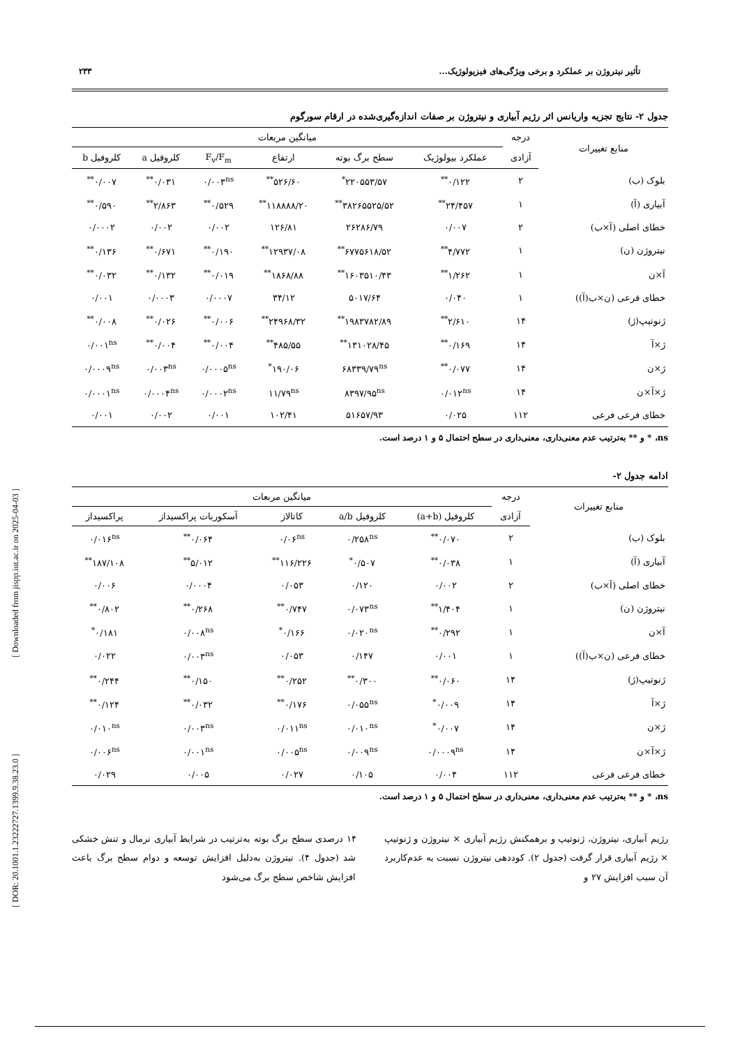[ Downloaded from jispp.iut.ac.ir on 2025-04-03 ]
[ DOR: 20.1001.1.23222727.1399.9.38.23.0 ]
تأثیر نیتروژن بر عملکرد و برخی ویژگی‌های فیزیولوژیک... ۲۳۳
جدول ۲- نتایج تجزیه واریانس اثر رژیم آبیاری و نیتروژن بر صفات اندازه‌گیری‌شده در ارقام سورگوم
| منابع تغییرات | درجه | میانگین مربعات | | | | | |
| --- | --- | --- | --- | --- | --- | --- | --- |
| | آزادی | عملکرد بیولوژیک | سطح برگ بوته | ارتفاع | F<sub>v</sub>/F<sub>m</sub> | کلروفیل a | کلروفیل b |
| بلوک (ب) | ۲ | ۰/۱۲۲<sup>**</sup> | ۲۲۰۵۵۳/۵۷<sup>*</sup> | ۵۲۶/۶۰<sup>**</sup> | ۰/۰۰۳<sup>ns</sup> | ۰/۰۳۱<sup>**</sup> | ۰/۰۰۷<sup>**</sup> |
| آبیاری (آ) | ۱ | ۲۴/۴۵۷<sup>**</sup> | ۳۸۲۶۵۵۲۵/۵۲<sup>**</sup> | ۱۱۸۸۸۸/۲۰<sup>**</sup> | ۰/۵۲۹<sup>**</sup> | ۲/۸۶۳<sup>**</sup> | ۰/۵۹۰<sup>**</sup> |
| خطای اصلی (آ×ب) | ۲ | ۰/۰۰۷ | ۲۶۲۸۶/۷۹ | ۱۲۶/۸۱ | ۰/۰۰۲ | ۰/۰۰۲ | ۰/۰۰۰۲ |
| نیتروژن (ن) | ۱ | ۴/۷۷۲<sup>**</sup> | ۶۷۷۵۶۱۸/۵۲<sup>**</sup> | ۱۲۹۳۷/۰۸<sup>**</sup> | ۰/۱۹۰<sup>**</sup> | ۰/۶۷۱<sup>**</sup> | ۰/۱۳۶<sup>**</sup> |
| آ×ن | ۱ | ۱/۲۶۲<sup>**</sup> | ۱۶۰۳۵۱۰/۴۳<sup>**</sup> | ۱۸۶۸/۸۸<sup>**</sup> | ۰/۰۱۹<sup>**</sup> | ۰/۱۳۲<sup>**</sup> | ۰/۰۳۲<sup>**</sup> |
| خطای فرعی (ن×ب(آ)) | ۱ | ۰/۰۴۰ | ۵۰۱۷/۶۴ | ۳۴/۱۲ | ۰/۰۰۰۷ | ۰/۰۰۰۳ | ۰/۰۰۱ |
| ژنوتیپ(ژ) | ۱۴ | ۲/۶۱۰<sup>**</sup> | ۱۹۸۳۷۸۲/۸۹<sup>**</sup> | ۲۴۹۶۸/۳۲<sup>**</sup> | ۰/۰۰۶<sup>**</sup> | ۰/۰۲۶<sup>**</sup> | ۰/۰۰۸<sup>**</sup> |
| ژ×آ | ۱۴ | ۰/۱۶۹<sup>**</sup> | ۱۳۱۰۲۸/۴۵<sup>**</sup> | ۴۸۵/۵۵<sup>**</sup> | ۰/۰۰۴<sup>**</sup> | ۰/۰۰۴<sup>**</sup> | ۰/۰۰۱<sup>ns</sup> |
| ژ×ن | ۱۴ | ۰/۰۷۷<sup>**</sup> | ۶۸۳۳۹/۷۹<sup>ns</sup> | ۱۹۰/۰۶<sup>*</sup> | ۰/۰۰۰۵<sup>ns</sup> | ۰/۰۰۳<sup>ns</sup> | ۰/۰۰۰۹<sup>ns</sup> |
| ژ×آ×ن | ۱۴ | ۰/۰۱۲<sup>ns</sup> | ۸۳۹۷/۹۵<sup>ns</sup> | ۱۱/۷۹<sup>ns</sup> | ۰/۰۰۰۲<sup>ns</sup> | ۰/۰۰۰۴<sup>ns</sup> | ۰/۰۰۰۱<sup>ns</sup> |
| خطای فرعی فرعی | ۱۱۲ | ۰/۰۲۵ | ۵۱۶۵۷/۹۳ | ۱۰۲/۴۱ | ۰/۰۰۱ | ۰/۰۰۲ | ۰/۰۰۱ |
ns، * و ** به‌ترتیب عدم معنی‌داری، معنی‌داری در سطح احتمال ۵ و ۱ درصد است.
ادامه جدول ۲-
| منابع تغییرات | درجه | میانگین مربعات | | | | |
| --- | --- | --- | --- | --- | --- | --- |
| | آزادی | کلروفیل (a+b) | کلروفیل a/b | کاتالاز | آسکوربات پراکسیداز | پراکسیداز |
| بلوک (ب) | ۲ | ۰/۰۷۰<sup>**</sup> | ۰/۲۵۸<sup>ns</sup> | ۰/۰۶<sup>ns</sup> | ۰/۰۶۴<sup>**</sup> | ۰/۰۱۶<sup>ns</sup> |
| آبیاری (آ) | ۱ | ۰/۰۳۸<sup>**</sup> | ۰/۵۰۷<sup>*</sup> | ۱۱۶/۲۲۶<sup>**</sup> | ۵/۰۱۲<sup>**</sup> | ۱۸۷/۱۰۸<sup>**</sup> |
| خطای اصلی (آ×ب) | ۲ | ۰/۰۰۲ | ۰/۱۲۰ | ۰/۰۵۳ | ۰/۰۰۰۴ | ۰/۰۰۶ |
| نیتروژن (ن) | ۱ | ۱/۴۰۴<sup>**</sup> | ۰/۰۷۳<sup>ns</sup> | ۰/۷۴۷<sup>**</sup> | ۰/۲۶۸<sup>**</sup> | ۰/۸۰۲<sup>**</sup> |
| آ×ن | ۱ | ۰/۲۹۲<sup>**</sup> | ۰/۰۲۰<sup>ns</sup> | ۰/۱۶۶<sup>*</sup> | ۰/۰۰۸<sup>ns</sup> | ۰/۱۸۱<sup>*</sup> |
| خطای فرعی (ن×ب(آ)) | ۱ | ۰/۰۰۱ | ۰/۱۴۷ | ۰/۰۵۳ | ۰/۰۰۳<sup>ns</sup> | ۰/۰۲۲ |
| ژنوتیپ(ژ) | ۱۴ | ۰/۰۶۰<sup>**</sup> | ۰/۳۰۰<sup>**</sup> | ۰/۲۵۲<sup>**</sup> | ۰/۱۵۰<sup>**</sup> | ۰/۲۴۴<sup>**</sup> |
| ژ×آ | ۱۴ | ۰/۰۰۹<sup>*</sup> | ۰/۰۵۵<sup>ns</sup> | ۰/۱۷۶<sup>**</sup> | ۰/۰۳۲<sup>**</sup> | ۰/۱۲۴<sup>**</sup> |
| ژ×ن | ۱۴ | ۰/۰۰۷<sup>*</sup> | ۰/۰۱۰<sup>ns</sup> | ۰/۰۱۱<sup>ns</sup> | ۰/۰۰۳<sup>ns</sup> | ۰/۰۱۰<sup>ns</sup> |
| ژ×آ×ن | ۱۴ | ۰/۰۰۰۹<sup>ns</sup> | ۰/۰۰۹<sup>ns</sup> | ۰/۰۰۵<sup>ns</sup> | ۰/۰۰۱<sup>ns</sup> | ۰/۰۰۶<sup>ns</sup> |
| خطای فرعی فرعی | ۱۱۲ | ۰/۰۰۴ | ۰/۱۰۵ | ۰/۰۲۷ | ۰/۰۰۵ | ۰/۰۲۹ |
ns، * و ** به‌ترتیب عدم معنی‌داری، معنی‌داری در سطح احتمال ۵ و ۱ درصد است.
رژیم آبیاری، نیتروژن، ژنوتیپ و برهمکنش رژیم آبیاری × نیتروژن و ژنوتیپ × رژیم آبیاری قرار گرفت (جدول ۲). کوددهی نیتروژن نسبت به عدم‌کاربرد آن سبب افزایش ۲۷ و
۱۴ درصدی سطح برگ بوته به‌ترتیب در شرایط آبیاری نرمال و تنش خشکی شد (جدول ۴). نیتروژن به‌دلیل افزایش توسعه و دوام سطح برگ باعث افزایش شاخص سطح برگ می‌شود